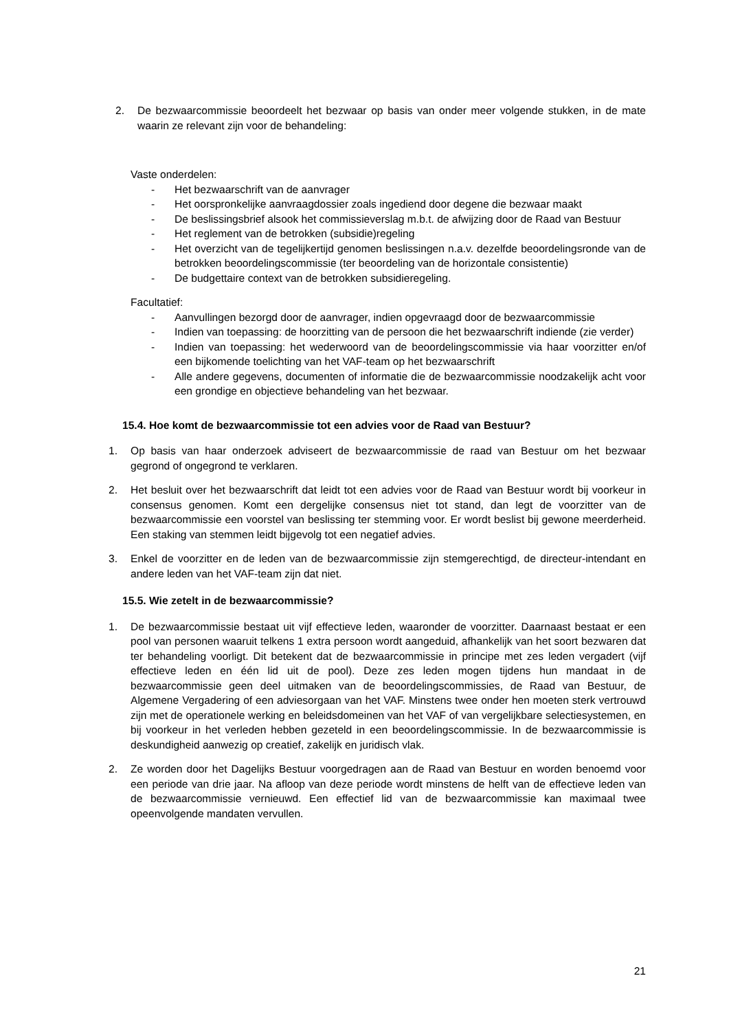2. De bezwaarcommissie beoordeelt het bezwaar op basis van onder meer volgende stukken, in de mate waarin ze relevant zijn voor de behandeling:
Vaste onderdelen:
- Het bezwaarschrift van de aanvrager
- Het oorspronkelijke aanvraagdossier zoals ingediend door degene die bezwaar maakt
- De beslissingsbrief alsook het commissieverslag m.b.t. de afwijzing door de Raad van Bestuur
- Het reglement van de betrokken (subsidie)regeling
- Het overzicht van de tegelijkertijd genomen beslissingen n.a.v. dezelfde beoordelingsronde van de betrokken beoordelingscommissie (ter beoordeling van de horizontale consistentie)
- De budgettaire context van de betrokken subsidieregeling.
Facultatief:
- Aanvullingen bezorgd door de aanvrager, indien opgevraagd door de bezwaarcommissie
- Indien van toepassing: de hoorzitting van de persoon die het bezwaarschrift indiende (zie verder)
- Indien van toepassing: het wederwoord van de beoordelingscommissie via haar voorzitter en/of een bijkomende toelichting van het VAF-team op het bezwaarschrift
- Alle andere gegevens, documenten of informatie die de bezwaarcommissie noodzakelijk acht voor een grondige en objectieve behandeling van het bezwaar.
15.4. Hoe komt de bezwaarcommissie tot een advies voor de Raad van Bestuur?
1. Op basis van haar onderzoek adviseert de bezwaarcommissie de raad van Bestuur om het bezwaar gegrond of ongegrond te verklaren.
2. Het besluit over het bezwaarschrift dat leidt tot een advies voor de Raad van Bestuur wordt bij voorkeur in consensus genomen. Komt een dergelijke consensus niet tot stand, dan legt de voorzitter van de bezwaarcommissie een voorstel van beslissing ter stemming voor. Er wordt beslist bij gewone meerderheid. Een staking van stemmen leidt bijgevolg tot een negatief advies.
3. Enkel de voorzitter en de leden van de bezwaarcommissie zijn stemgerechtigd, de directeur-intendant en andere leden van het VAF-team zijn dat niet.
15.5. Wie zetelt in de bezwaarcommissie?
1. De bezwaarcommissie bestaat uit vijf effectieve leden, waaronder de voorzitter. Daarnaast bestaat er een pool van personen waaruit telkens 1 extra persoon wordt aangeduid, afhankelijk van het soort bezwaren dat ter behandeling voorligt. Dit betekent dat de bezwaarcommissie in principe met zes leden vergadert (vijf effectieve leden en één lid uit de pool). Deze zes leden mogen tijdens hun mandaat in de bezwaarcommissie geen deel uitmaken van de beoordelingscommissies, de Raad van Bestuur, de Algemene Vergadering of een adviesorgaan van het VAF. Minstens twee onder hen moeten sterk vertrouwd zijn met de operationele werking en beleidsdomeinen van het VAF of van vergelijkbare selectiesystemen, en bij voorkeur in het verleden hebben gezeteld in een beoordelingscommissie. In de bezwaarcommissie is deskundigheid aanwezig op creatief, zakelijk en juridisch vlak.
2. Ze worden door het Dagelijks Bestuur voorgedragen aan de Raad van Bestuur en worden benoemd voor een periode van drie jaar. Na afloop van deze periode wordt minstens de helft van de effectieve leden van de bezwaarcommissie vernieuwd. Een effectief lid van de bezwaarcommissie kan maximaal twee opeenvolgende mandaten vervullen.
21